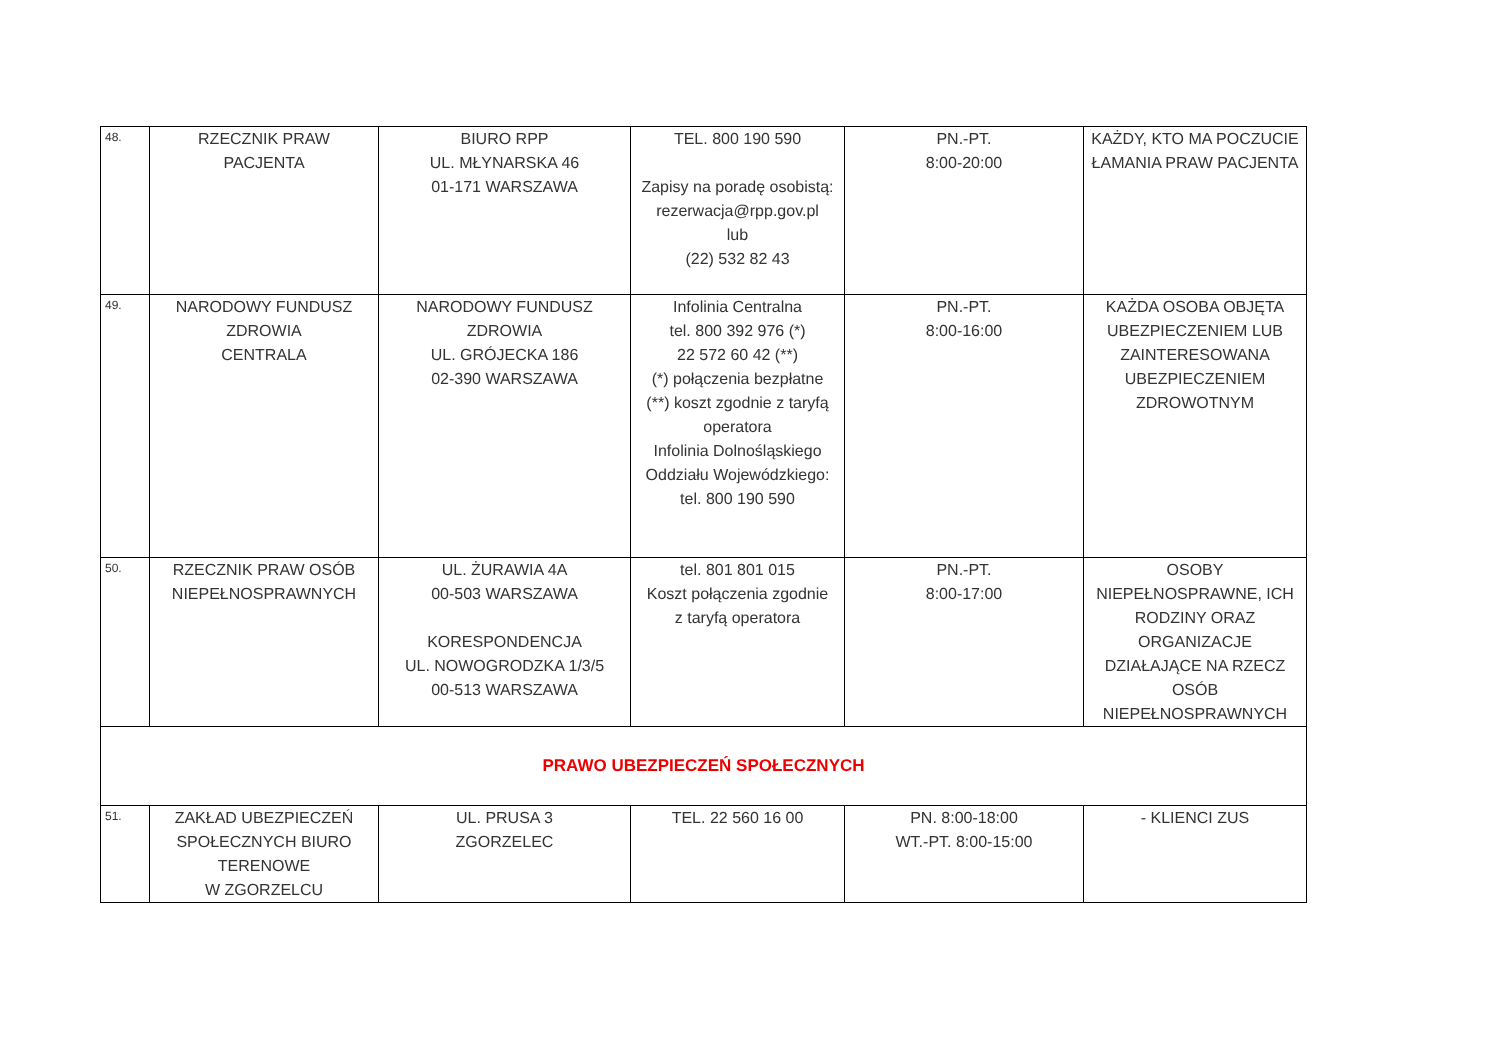| 48. | RZECZNIK PRAW PACJENTA | BIURO RPP UL. MŁYNARSKA 46 01-171 WARSZAWA | TEL. 800 190 590 Zapisy na poradę osobistą: rezerwacja@rpp.gov.pl lub (22) 532 82 43 | PN.-PT. 8:00-20:00 | KAŻDY, KTO MA POCZUCIE ŁAMANIA PRAW PACJENTA |
| 49. | NARODOWY FUNDUSZ ZDROWIA CENTRALA | NARODOWY FUNDUSZ ZDROWIA UL. GRÓJECKA 186 02-390 WARSZAWA | Infolinia Centralna tel. 800 392 976 (*) 22 572 60 42 (**) (*) połączenia bezpłatne (**) koszt zgodnie z taryfą operatora Infolinia Dolnośląskiego Oddziału Wojewódzkiego: tel. 800 190 590 | PN.-PT. 8:00-16:00 | KAŻDA OSOBA OBJĘTA UBEZPIECZENIEM LUB ZAINTERESOWANA UBEZPIECZENIEM ZDROWOTNYM |
| 50. | RZECZNIK PRAW OSÓB NIEPEŁNOSPRAWNYCH | UL. ŻURAWIA 4A 00-503 WARSZAWA KORESPONDENCJA UL. NOWOGRODZKA 1/3/5 00-513 WARSZAWA | tel. 801 801 015 Koszt połączenia zgodnie z taryfą operatora | PN.-PT. 8:00-17:00 | OSOBY NIEPEŁNOSPRAWNE, ICH RODZINY ORAZ ORGANIZACJE DZIAŁAJĄCE NA RZECZ OSÓB NIEPEŁNOSPRAWNYCH |
| PRAWO UBEZPIECZEŃ SPOŁECZNYCH | | | | | |
| 51. | ZAKŁAD UBEZPIECZEŃ SPOŁECZNYCH BIURO TERENOWE W ZGORZELCU | UL. PRUSA 3 ZGORZELEC | TEL. 22 560 16 00 | PN. 8:00-18:00 WT.-PT. 8:00-15:00 | - KLIENCI ZUS |